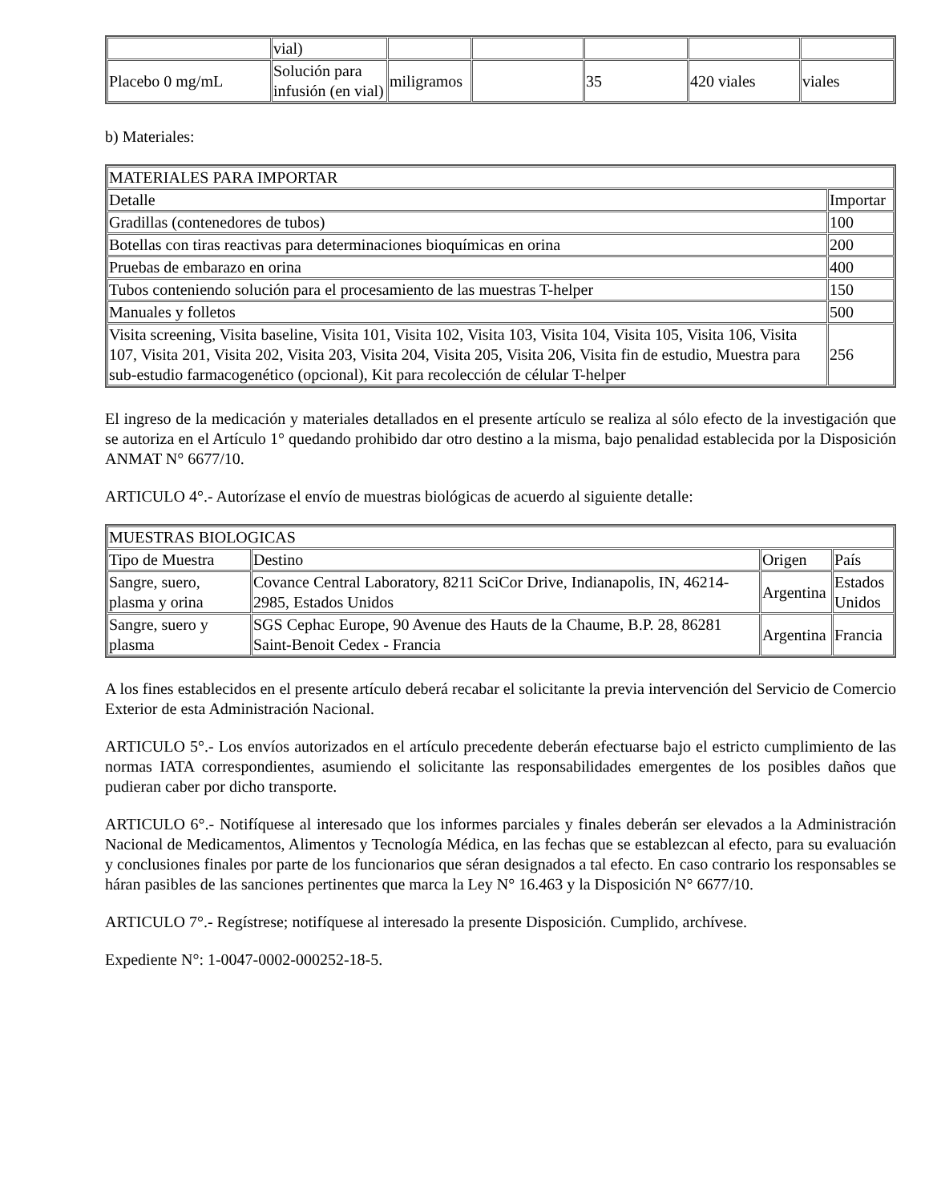| | vial) | | | | | |
| Placebo 0 mg/mL | Solución para infusión (en vial) | miligramos | | 35 | 420 viales | viales |
b) Materiales:
| MATERIALES PARA IMPORTAR | |
| Detalle | Importar |
| Gradillas (contenedores de tubos) | 100 |
| Botellas con tiras reactivas para determinaciones bioquímicas en orina | 200 |
| Pruebas de embarazo en orina | 400 |
| Tubos conteniendo solución para el procesamiento de las muestras T-helper | 150 |
| Manuales y folletos | 500 |
| Visita screening, Visita baseline, Visita 101, Visita 102, Visita 103, Visita 104, Visita 105, Visita 106, Visita 107, Visita 201, Visita 202, Visita 203, Visita 204, Visita 205, Visita 206, Visita fin de estudio, Muestra para sub-estudio farmacogenético (opcional), Kit para recolección de célular T-helper | 256 |
El ingreso de la medicación y materiales detallados en el presente artículo se realiza al sólo efecto de la investigación que se autoriza en el Artículo 1° quedando prohibido dar otro destino a la misma, bajo penalidad establecida por la Disposición ANMAT N° 6677/10.
ARTICULO 4°.- Autorízase el envío de muestras biológicas de acuerdo al siguiente detalle:
| MUESTRAS BIOLOGICAS | | | |
| Tipo de Muestra | Destino | Origen | País |
| Sangre, suero, plasma y orina | Covance Central Laboratory, 8211 SciCor Drive, Indianapolis, IN, 46214-2985, Estados Unidos | Argentina | Estados Unidos |
| Sangre, suero y plasma | SGS Cephac Europe, 90 Avenue des Hauts de la Chaume, B.P. 28, 86281 Saint-Benoit Cedex - Francia | Argentina | Francia |
A los fines establecidos en el presente artículo deberá recabar el solicitante la previa intervención del Servicio de Comercio Exterior de esta Administración Nacional.
ARTICULO 5°.- Los envíos autorizados en el artículo precedente deberán efectuarse bajo el estricto cumplimiento de las normas IATA correspondientes, asumiendo el solicitante las responsabilidades emergentes de los posibles daños que pudieran caber por dicho transporte.
ARTICULO 6°.- Notifíquese al interesado que los informes parciales y finales deberán ser elevados a la Administración Nacional de Medicamentos, Alimentos y Tecnología Médica, en las fechas que se establezcan al efecto, para su evaluación y conclusiones finales por parte de los funcionarios que séran designados a tal efecto. En caso contrario los responsables se háran pasibles de las sanciones pertinentes que marca la Ley N° 16.463 y la Disposición N° 6677/10.
ARTICULO 7°.- Regístrese; notifíquese al interesado la presente Disposición. Cumplido, archívese.
Expediente N°: 1-0047-0002-000252-18-5.